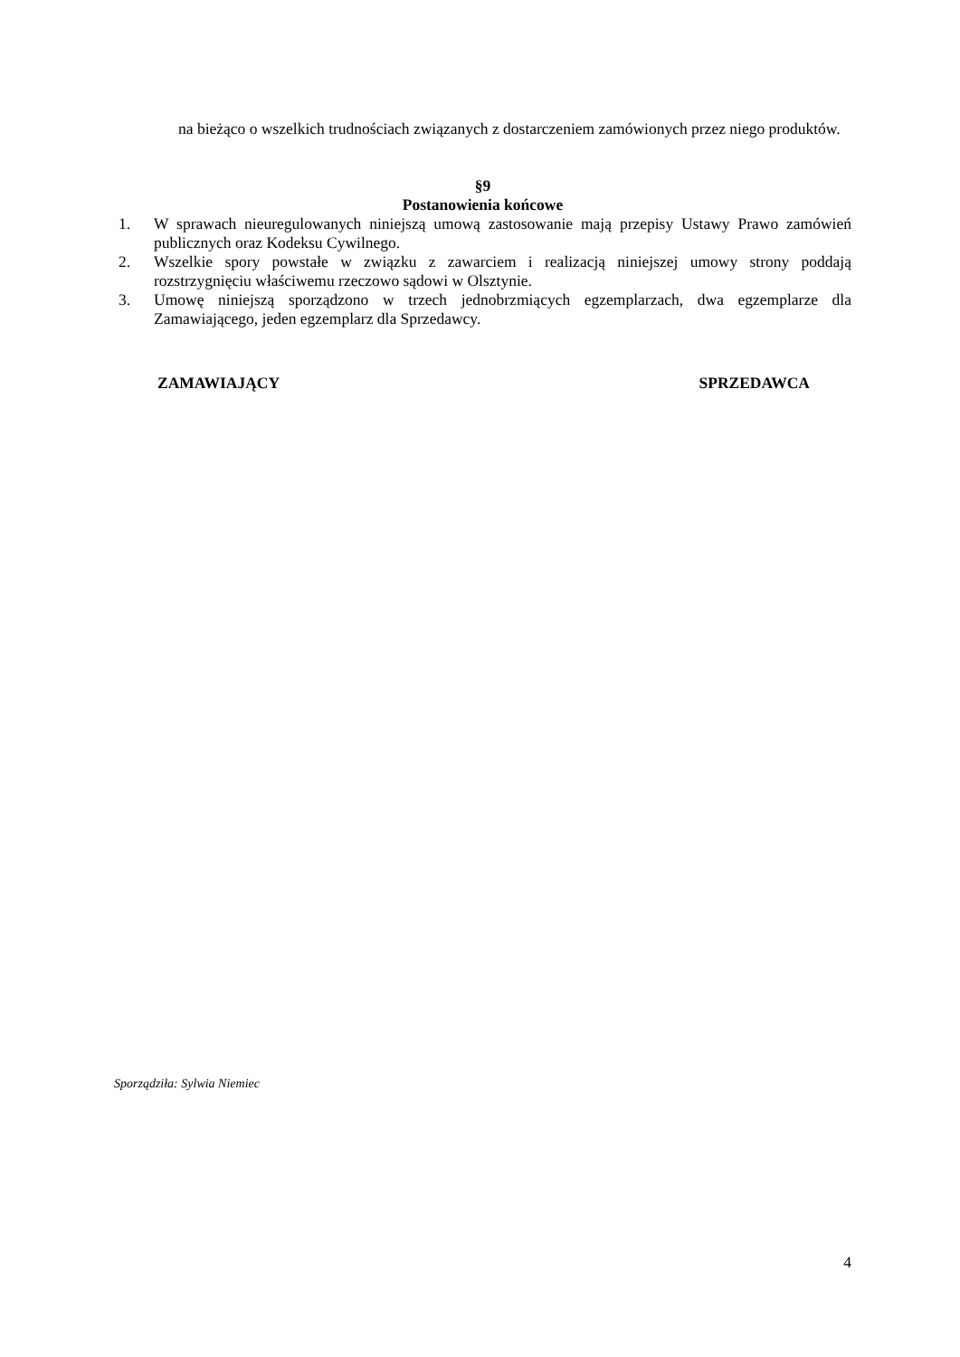na bieżąco o wszelkich trudnościach związanych z dostarczeniem zamówionych przez niego produktów.
§9
Postanowienia końcowe
1. W sprawach nieuregulowanych niniejszą umową zastosowanie mają przepisy Ustawy Prawo zamówień publicznych oraz Kodeksu Cywilnego.
2. Wszelkie spory powstałe w związku z zawarciem i realizacją niniejszej umowy strony poddają rozstrzygnięciu właściwemu rzeczowo sądowi w Olsztynie.
3. Umowę niniejszą sporządzono w trzech jednobrzmiących egzemplarzach, dwa egzemplarze dla Zamawiającego, jeden egzemplarz dla Sprzedawcy.
ZAMAWIAJĄCY SPRZEDAWCA
Sporządziła: Sylwia Niemiec
4